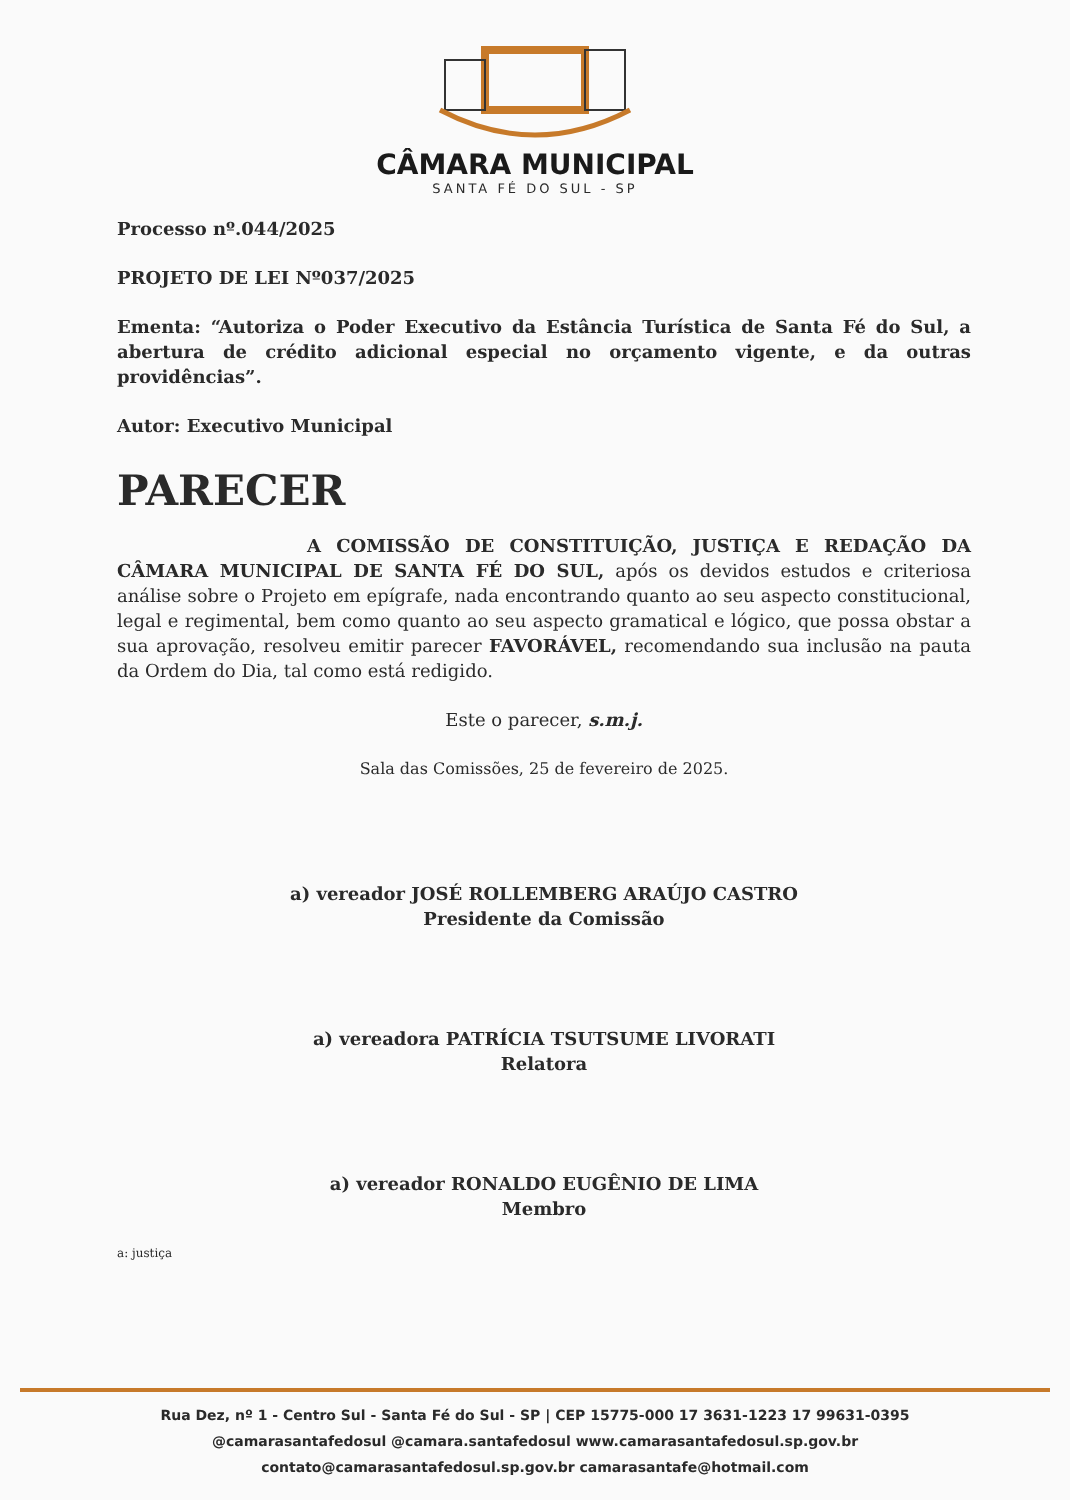CÂMARA MUNICIPAL
SANTA FÉ DO SUL - SP
Processo nº.044/2025
PROJETO DE LEI Nº037/2025
Ementa: “Autoriza o Poder Executivo da Estância Turística de Santa Fé do Sul, a abertura de crédito adicional especial no orçamento vigente, e da outras providências”.
Autor: Executivo Municipal
PARECER
A COMISSÃO DE CONSTITUIÇÃO, JUSTIÇA E REDAÇÃO DA CÂMARA MUNICIPAL DE SANTA FÉ DO SUL, após os devidos estudos e criteriosa análise sobre o Projeto em epígrafe, nada encontrando quanto ao seu aspecto constitucional, legal e regimental, bem como quanto ao seu aspecto gramatical e lógico, que possa obstar a sua aprovação, resolveu emitir parecer FAVORÁVEL, recomendando sua inclusão na pauta da Ordem do Dia, tal como está redigido.
Este o parecer, s.m.j.
Sala das Comissões, 25 de fevereiro de 2025.
a) vereador JOSÉ ROLLEMBERG ARAÚJO CASTRO
Presidente da Comissão
a) vereadora PATRÍCIA TSUTSUME LIVORATI
Relatora
a) vereador RONALDO EUGÊNIO DE LIMA
Membro
a: justiça
Rua Dez, nº 1 - Centro Sul - Santa Fé do Sul - SP | CEP 15775-000 17 3631-1223 17 99631-0395
@camarasantafedosul @camara.santafedosul www.camarasantafedosul.sp.gov.br
contato@camarasantafedosul.sp.gov.br camarasantafe@hotmail.com